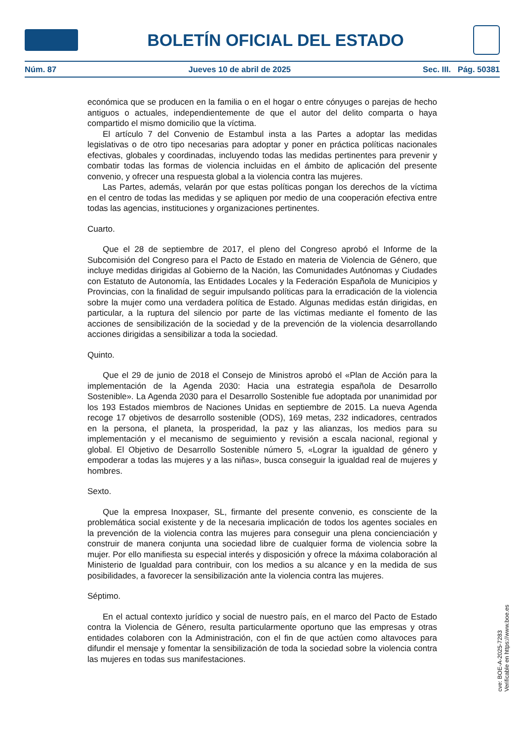BOLETÍN OFICIAL DEL ESTADO
Núm. 87 Jueves 10 de abril de 2025 Sec. III. Pág. 50381
económica que se producen en la familia o en el hogar o entre cónyuges o parejas de hecho antiguos o actuales, independientemente de que el autor del delito comparta o haya compartido el mismo domicilio que la víctima.
El artículo 7 del Convenio de Estambul insta a las Partes a adoptar las medidas legislativas o de otro tipo necesarias para adoptar y poner en práctica políticas nacionales efectivas, globales y coordinadas, incluyendo todas las medidas pertinentes para prevenir y combatir todas las formas de violencia incluidas en el ámbito de aplicación del presente convenio, y ofrecer una respuesta global a la violencia contra las mujeres.
Las Partes, además, velarán por que estas políticas pongan los derechos de la víctima en el centro de todas las medidas y se apliquen por medio de una cooperación efectiva entre todas las agencias, instituciones y organizaciones pertinentes.
Cuarto.
Que el 28 de septiembre de 2017, el pleno del Congreso aprobó el Informe de la Subcomisión del Congreso para el Pacto de Estado en materia de Violencia de Género, que incluye medidas dirigidas al Gobierno de la Nación, las Comunidades Autónomas y Ciudades con Estatuto de Autonomía, las Entidades Locales y la Federación Española de Municipios y Provincias, con la finalidad de seguir impulsando políticas para la erradicación de la violencia sobre la mujer como una verdadera política de Estado. Algunas medidas están dirigidas, en particular, a la ruptura del silencio por parte de las víctimas mediante el fomento de las acciones de sensibilización de la sociedad y de la prevención de la violencia desarrollando acciones dirigidas a sensibilizar a toda la sociedad.
Quinto.
Que el 29 de junio de 2018 el Consejo de Ministros aprobó el «Plan de Acción para la implementación de la Agenda 2030: Hacia una estrategia española de Desarrollo Sostenible». La Agenda 2030 para el Desarrollo Sostenible fue adoptada por unanimidad por los 193 Estados miembros de Naciones Unidas en septiembre de 2015. La nueva Agenda recoge 17 objetivos de desarrollo sostenible (ODS), 169 metas, 232 indicadores, centrados en la persona, el planeta, la prosperidad, la paz y las alianzas, los medios para su implementación y el mecanismo de seguimiento y revisión a escala nacional, regional y global. El Objetivo de Desarrollo Sostenible número 5, «Lograr la igualdad de género y empoderar a todas las mujeres y a las niñas», busca conseguir la igualdad real de mujeres y hombres.
Sexto.
Que la empresa Inoxpaser, SL, firmante del presente convenio, es consciente de la problemática social existente y de la necesaria implicación de todos los agentes sociales en la prevención de la violencia contra las mujeres para conseguir una plena concienciación y construir de manera conjunta una sociedad libre de cualquier forma de violencia sobre la mujer. Por ello manifiesta su especial interés y disposición y ofrece la máxima colaboración al Ministerio de Igualdad para contribuir, con los medios a su alcance y en la medida de sus posibilidades, a favorecer la sensibilización ante la violencia contra las mujeres.
Séptimo.
En el actual contexto jurídico y social de nuestro país, en el marco del Pacto de Estado contra la Violencia de Género, resulta particularmente oportuno que las empresas y otras entidades colaboren con la Administración, con el fin de que actúen como altavoces para difundir el mensaje y fomentar la sensibilización de toda la sociedad sobre la violencia contra las mujeres en todas sus manifestaciones.
cve: BOE-A-2025-7283
Verificable en https://www.boe.es